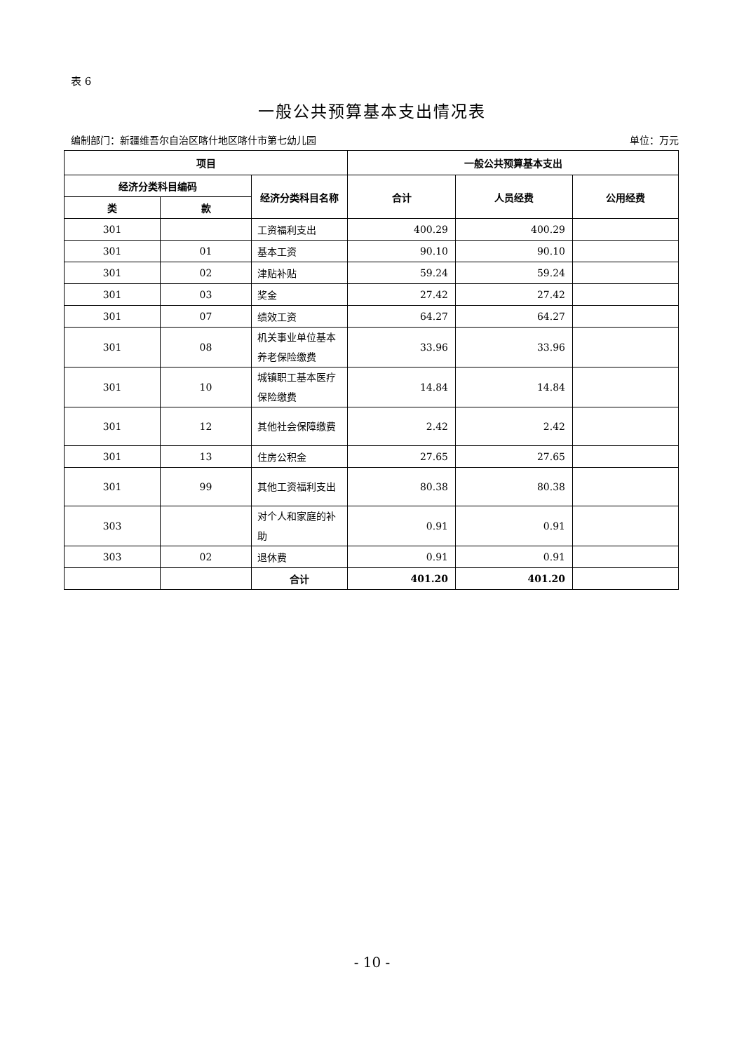表 6
一般公共预算基本支出情况表
编制部门：新疆维吾尔自治区喀什地区喀什市第七幼儿园 单位：万元
| 项目 | | | 一般公共预算基本支出 | | |
| --- | --- | --- | --- | --- | --- |
| 经济分类科目编码 | | 经济分类科目名称 | 合计 | 人员经费 | 公用经费 |
| 类 | 款 | | | | |
| 301 | | 工资福利支出 | 400.29 | 400.29 | |
| 301 | 01 | 基本工资 | 90.10 | 90.10 | |
| 301 | 02 | 津贴补贴 | 59.24 | 59.24 | |
| 301 | 03 | 奖金 | 27.42 | 27.42 | |
| 301 | 07 | 绩效工资 | 64.27 | 64.27 | |
| 301 | 08 | 机关事业单位基本养老保险缴费 | 33.96 | 33.96 | |
| 301 | 10 | 城镇职工基本医疗保险缴费 | 14.84 | 14.84 | |
| 301 | 12 | 其他社会保障缴费 | 2.42 | 2.42 | |
| 301 | 13 | 住房公积金 | 27.65 | 27.65 | |
| 301 | 99 | 其他工资福利支出 | 80.38 | 80.38 | |
| 303 | | 对个人和家庭的补助 | 0.91 | 0.91 | |
| 303 | 02 | 退休费 | 0.91 | 0.91 | |
| | | 合计 | 401.20 | 401.20 | |
- 10 -